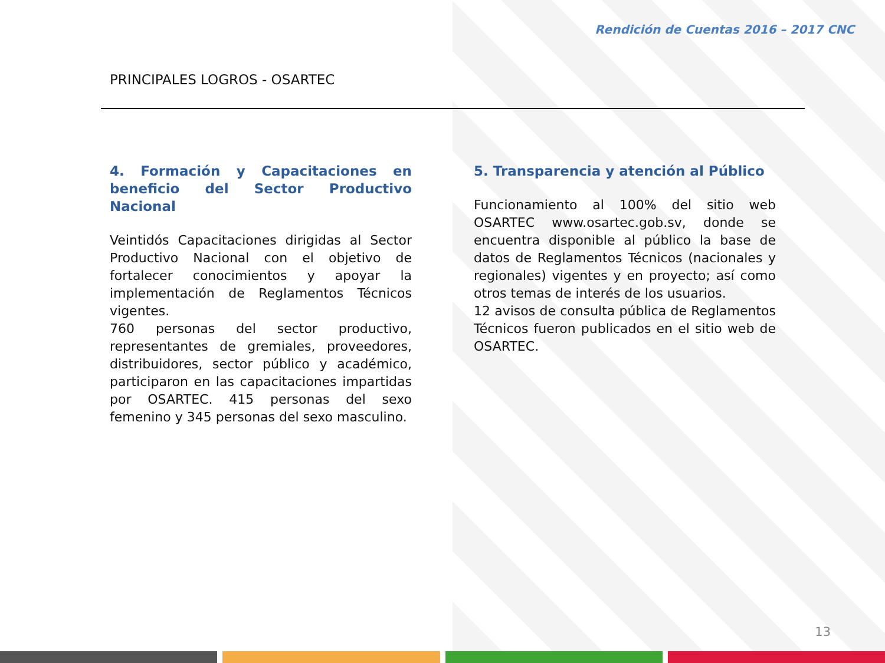Rendición de Cuentas 2016 – 2017 CNC
PRINCIPALES LOGROS - OSARTEC
4. Formación y Capacitaciones en beneficio del Sector Productivo Nacional
Veintidós Capacitaciones dirigidas al Sector Productivo Nacional con el objetivo de fortalecer conocimientos y apoyar la implementación de Reglamentos Técnicos vigentes.
760 personas del sector productivo, representantes de gremiales, proveedores, distribuidores, sector público y académico, participaron en las capacitaciones impartidas por OSARTEC. 415 personas del sexo femenino y 345 personas del sexo masculino.
5. Transparencia y atención al Público
Funcionamiento al 100% del sitio web OSARTEC www.osartec.gob.sv, donde se encuentra disponible al público la base de datos de Reglamentos Técnicos (nacionales y regionales) vigentes y en proyecto; así como otros temas de interés de los usuarios.
12 avisos de consulta pública de Reglamentos Técnicos fueron publicados en el sitio web de OSARTEC.
13